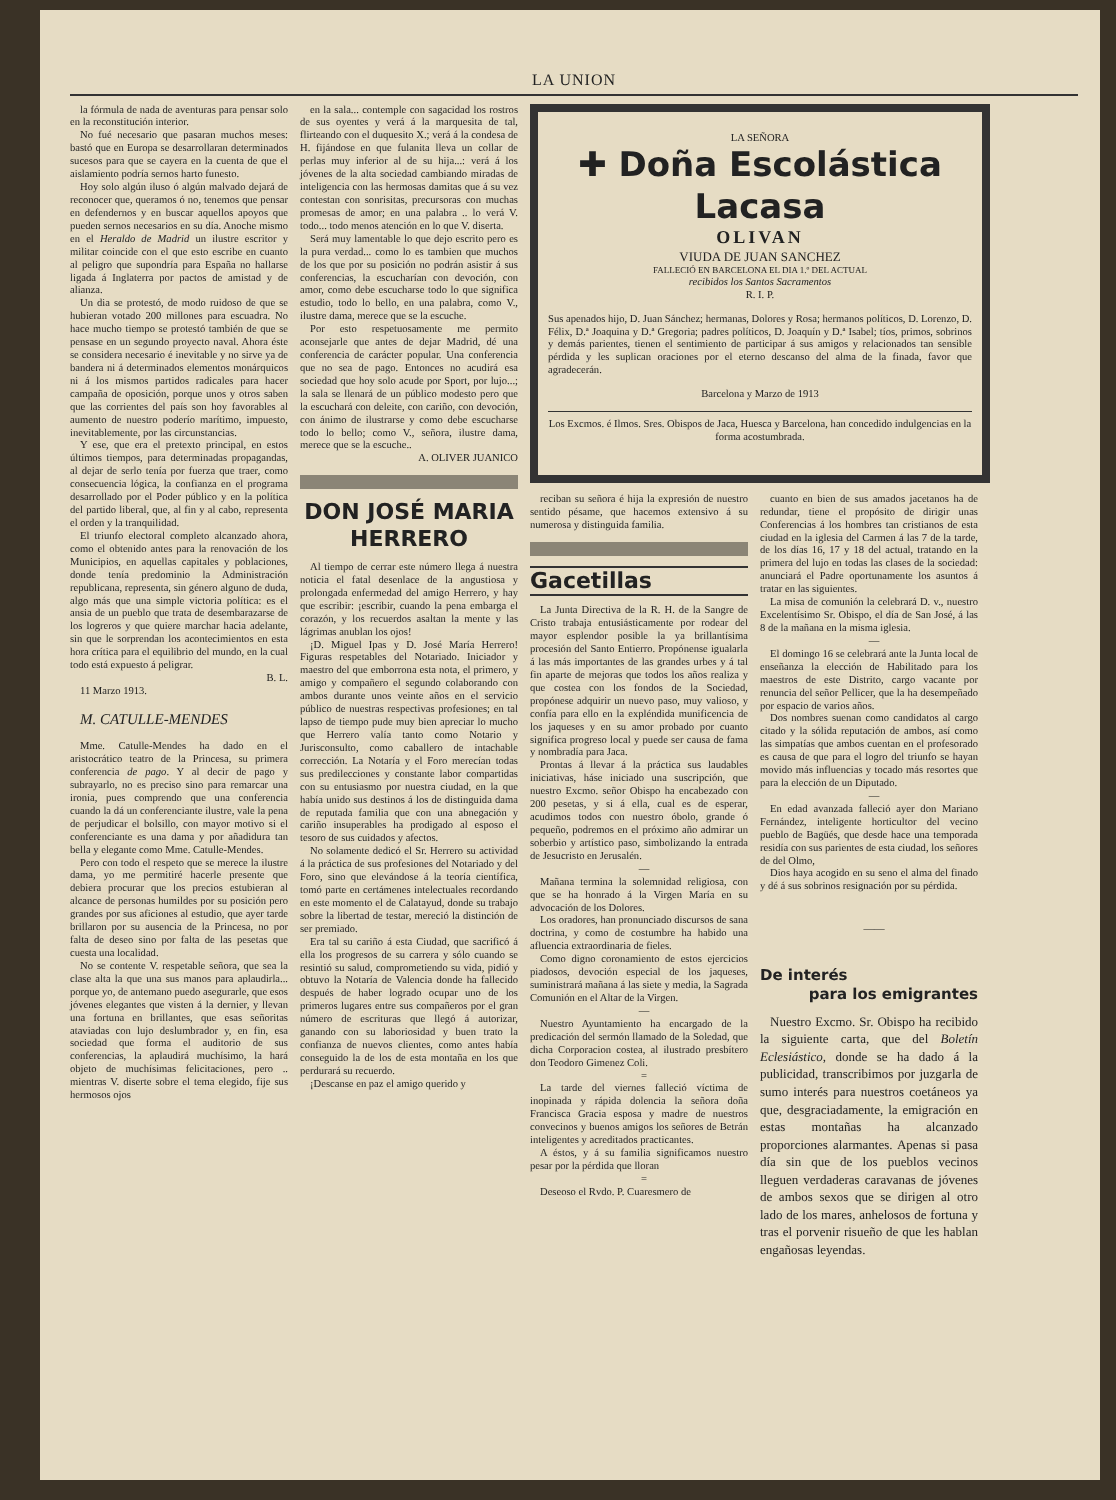LA UNION
la fórmula de nada de aventuras para pensar solo en la reconstitución interior.
No fué necesario que pasaran muchos meses: bastó que en Europa se desarrollaran determinados sucesos para que se cayera en la cuenta de que el aislamiento podría sernos harto funesto.
Hoy solo algún iluso ó algún malvado dejará de reconocer que, queramos ó no, tenemos que pensar en defendernos y en buscar aquellos apoyos que pueden sernos necesarios en su día. Anoche mismo en el Heraldo de Madrid un ilustre escritor y militar coincide con el que esto escribe en cuanto al peligro que supondría para España no hallarse ligada á Inglaterra por pactos de amistad y de alianza.
Un dia se protestó, de modo ruidoso de que se hubieran votado 200 millones para escuadra. No hace mucho tiempo se protestó también de que se pensase en un segundo proyecto naval. Ahora éste se considera necesario é inevitable y no sirve ya de bandera ni á determinados elementos monárquicos ni á los mismos partidos radicales para hacer campaña de oposición, porque unos y otros saben que las corrientes del país son hoy favorables al aumento de nuestro poderío marítimo, impuesto, inevitablemente, por las circunstancias.
Y ese, que era el pretexto principal, en estos últimos tiempos, para determinadas propagandas, al dejar de serlo tenía por fuerza que traer, como consecuencia lógica, la confianza en el programa desarrollado por el Poder público y en la política del partido liberal, que, al fin y al cabo, representa el orden y la tranquilidad.
El triunfo electoral completo alcanzado ahora, como el obtenido antes para la renovación de los Municipios, en aquellas capitales y poblaciones, donde tenía predominio la Administración republicana, representa, sin género alguno de duda, algo más que una simple victoria política: es el ansia de un pueblo que trata de desembarazarse de los logreros y que quiere marchar hacia adelante, sin que le sorprendan los acontecimientos en esta hora crítica para el equilibrio del mundo, en la cual todo está expuesto á peligrar.
B. L.
11 Marzo 1913.
M. CATULLE-MENDES
Mme. Catulle-Mendes ha dado en el aristocrático teatro de la Princesa, su primera conferencia de pago. Y al decir de pago y subrayarlo, no es preciso sino para remarcar una ironia, pues comprendo que una conferencia cuando la dá un conferenciante ilustre, vale la pena de perjudicar el bolsillo, con mayor motivo si el conferenciante es una dama y por añadidura tan bella y elegante como Mme. Catulle-Mendes.
Pero con todo el respeto que se merece la ilustre dama, yo me permitiré hacerle presente que debiera procurar que los precios estubieran al alcance de personas humildes por su posición pero grandes por sus aficiones al estudio, que ayer tarde brillaron por su ausencia de la Princesa, no por falta de deseo sino por falta de las pesetas que cuesta una localidad.
No se contente V. respetable señora, que sea la clase alta la que una sus manos para aplaudirla... porque yo, de antemano puedo asegurarle, que esos jóvenes elegantes que visten á la dernier, y llevan una fortuna en brillantes, que esas señoritas ataviadas con lujo deslumbrador y, en fin, esa sociedad que forma el auditorio de sus conferencias, la aplaudirá muchísimo, la hará objeto de muchísimas felicitaciones, pero .. mientras V. diserte sobre el tema elegido, fije sus hermosos ojos
en la sala... contemple con sagacidad los rostros de sus oyentes y verá á la marquesita de tal, flirteando con el duquesito X.; verá á la condesa de H. fijándose en que fulanita lleva un collar de perlas muy inferior al de su hija...: verá á los jóvenes de la alta sociedad cambiando miradas de inteligencia con las hermosas damitas que á su vez contestan con sonrisitas, precursoras con muchas promesas de amor; en una palabra .. lo verá V. todo... todo menos atención en lo que V. diserta.
Será muy lamentable lo que dejo escrito pero es la pura verdad... como lo es tambien que muchos de los que por su posición no podrán asistir á sus conferencias, la escucharían con devoción, con amor, como debe escucharse todo lo que significa estudio, todo lo bello, en una palabra, como V., ilustre dama, merece que se la escuche.
Por esto respetuosamente me permito aconsejarle que antes de dejar Madrid, dé una conferencia de carácter popular. Una conferencia que no sea de pago. Entonces no acudirá esa sociedad que hoy solo acude por Sport, por lujo...; la sala se llenará de un público modesto pero que la escuchará con deleite, con cariño, con devoción, con ánimo de ilustrarse y como debe escucharse todo lo bello; como V., señora, ilustre dama, merece que se la escuche..
A. OLIVER JUANICO
DON JOSÉ MARIA HERRERO
Al tiempo de cerrar este número llega á nuestra noticia el fatal desenlace de la angustiosa y prolongada enfermedad del amigo Herrero, y hay que escribir: ¡escribir, cuando la pena embarga el corazón, y los recuerdos asaltan la mente y las lágrimas anublan los ojos!
¡D. Miguel Ipas y D. José María Herrero! Figuras respetables del Notariado. Iniciador y maestro del que emborrona esta nota, el primero, y amigo y compañero el segundo colaborando con ambos durante unos veinte años en el servicio público de nuestras respectivas profesiones; en tal lapso de tiempo pude muy bien apreciar lo mucho que Herrero valía tanto como Notario y Jurisconsulto, como caballero de intachable corrección. La Notaría y el Foro merecían todas sus predilecciones y constante labor compartidas con su entusiasmo por nuestra ciudad, en la que había unido sus destinos á los de distinguida dama de reputada familia que con una abnegación y cariño insuperables ha prodigado al esposo el tesoro de sus cuidados y afectos.
No solamente dedicó el Sr. Herrero su actividad á la práctica de sus profesiones del Notariado y del Foro, sino que elevándose á la teoría científica, tomó parte en certámenes intelectuales recordando en este momento el de Calatayud, donde su trabajo sobre la libertad de testar, mereció la distinción de ser premiado.
Era tal su cariño á esta Ciudad, que sacrificó á ella los progresos de su carrera y sólo cuando se resintió su salud, comprometiendo su vida, pidió y obtuvo la Notaría de Valencia donde ha fallecido después de haber logrado ocupar uno de los primeros lugares entre sus compañeros por el gran número de escrituras que llegó á autorizar, ganando con su laboriosidad y buen trato la confianza de nuevos clientes, como antes había conseguido la de los de esta montaña en los que perdurará su recuerdo.
¡Descanse en paz el amigo querido y
LA SEÑORA
✚ Doña Escolástica Lacasa
OLIVAN
VIUDA DE JUAN SANCHEZ
FALLECIÓ EN BARCELONA EL DIA 1.º DEL ACTUAL
recibidos los Santos Sacramentos
R. I. P.
Sus apenados hijo, D. Juan Sánchez; hermanas, Dolores y Rosa; hermanos políticos, D. Lorenzo, D. Félix, D.ª Joaquina y D.ª Gregoria; padres políticos, D. Joaquín y D.ª Isabel; tíos, primos, sobrinos y demás parientes, tienen el sentimiento de participar á sus amigos y relacionados tan sensible pérdida y les suplican oraciones por el eterno descanso del alma de la finada, favor que agradecerán.
Barcelona y Marzo de 1913
Los Excmos. é Ilmos. Sres. Obispos de Jaca, Huesca y Barcelona, han concedido indulgencias en la forma acostumbrada.
reciban su señora é hija la expresión de nuestro sentido pésame, que hacemos extensivo á su numerosa y distinguida familia.
Gacetillas
La Junta Directiva de la R. H. de la Sangre de Cristo trabaja entusiásticamente por rodear del mayor esplendor posible la ya brillantísima procesión del Santo Entierro. Propónense igualarla á las más importantes de las grandes urbes y á tal fin aparte de mejoras que todos los años realiza y que costea con los fondos de la Sociedad, propónese adquirir un nuevo paso, muy valioso, y confía para ello en la expléndida munificencia de los jaqueses y en su amor probado por cuanto significa progreso local y puede ser causa de fama y nombradía para Jaca.
Prontas á llevar á la práctica sus laudables iniciativas, háse iniciado una suscripción, que nuestro Excmo. señor Obispo ha encabezado con 200 pesetas, y si á ella, cual es de esperar, acudimos todos con nuestro óbolo, grande ó pequeño, podremos en el próximo año admirar un soberbio y artístico paso, simbolizando la entrada de Jesucristo en Jerusalén.
—
Mañana termina la solemnidad religiosa, con que se ha honrado á la Virgen María en su advocación de los Dolores.
Los oradores, han pronunciado discursos de sana doctrina, y como de costumbre ha habido una afluencia extraordinaria de fieles.
Como digno coronamiento de estos ejercicios piadosos, devoción especial de los jaqueses, suministrará mañana á las siete y media, la Sagrada Comunión en el Altar de la Virgen.
—
Nuestro Ayuntamiento ha encargado de la predicación del sermón llamado de la Soledad, que dicha Corporacion costea, al ilustrado presbítero don Teodoro Gimenez Coli.
=
La tarde del viernes falleció víctima de inopinada y rápida dolencia la señora doña Francisca Gracia esposa y madre de nuestros convecinos y buenos amigos los señores de Betrán inteligentes y acreditados practicantes.
A éstos, y á su familia significamos nuestro pesar por la pérdida que lloran
=
Deseoso el Rvdo. P. Cuaresmero de
cuanto en bien de sus amados jacetanos ha de redundar, tiene el propósito de dirigir unas Conferencias á los hombres tan cristianos de esta ciudad en la iglesia del Carmen á las 7 de la tarde, de los días 16, 17 y 18 del actual, tratando en la primera del lujo en todas las clases de la sociedad: anunciará el Padre oportunamente los asuntos á tratar en las siguientes.
La misa de comunión la celebrará D. v., nuestro Excelentísimo Sr. Obispo, el día de San José, á las 8 de la mañana en la misma iglesia.
—
El domingo 16 se celebrará ante la Junta local de enseñanza la elección de Habilitado para los maestros de este Distrito, cargo vacante por renuncia del señor Pellicer, que la ha desempeñado por espacio de varios años.
Dos nombres suenan como candidatos al cargo citado y la sólida reputación de ambos, así como las simpatías que ambos cuentan en el profesorado es causa de que para el logro del triunfo se hayan movido más influencias y tocado más resortes que para la elección de un Diputado.
—
En edad avanzada falleció ayer don Mariano Fernández, inteligente horticultor del vecino pueblo de Bagüés, que desde hace una temporada residía con sus parientes de esta ciudad, los señores de del Olmo,
Dios haya acogido en su seno el alma del finado y dé á sus sobrinos resignación por su pérdida.
——
De interés
para los emigrantes
Nuestro Excmo. Sr. Obispo ha recibido la siguiente carta, que del Boletín Eclesiástico, donde se ha dado á la publicidad, transcribimos por juzgarla de sumo interés para nuestros coetáneos ya que, desgraciadamente, la emigración en estas montañas ha alcanzado proporciones alarmantes. Apenas si pasa día sin que de los pueblos vecinos lleguen verdaderas caravanas de jóvenes de ambos sexos que se dirigen al otro lado de los mares, anhelosos de fortuna y tras el porvenir risueño de que les hablan engañosas leyendas.